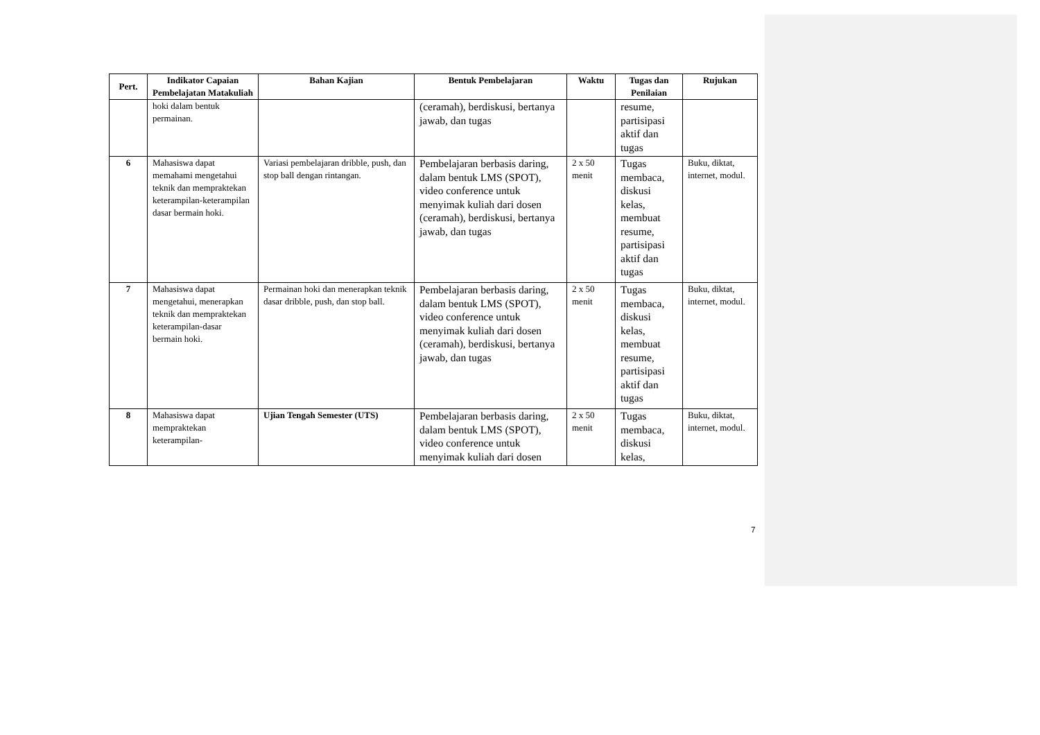| Pert. | Indikator Capaian Pembelajatan Matakuliah | Bahan Kajian | Bentuk Pembelajaran | Waktu | Tugas dan Penilaian | Rujukan |
| --- | --- | --- | --- | --- | --- | --- |
| | hoki dalam bentuk permainan. | | (ceramah), berdiskusi, bertanya jawab, dan tugas | | resume, partisipasi aktif dan tugas | |
| 6 | Mahasiswa dapat memahami mengetahui teknik dan mempraktekan keterampilan-keterampilan dasar bermain hoki. | Variasi pembelajaran dribble, push, dan stop ball dengan rintangan. | Pembelajaran berbasis daring, dalam bentuk LMS (SPOT), video conference untuk menyimak kuliah dari dosen (ceramah), berdiskusi, bertanya jawab, dan tugas | 2 x 50 menit | Tugas membaca, diskusi kelas, membuat resume, partisipasi aktif dan tugas | Buku, diktat, internet, modul. |
| 7 | Mahasiswa dapat mengetahui, menerapkan teknik dan mempraktekan keterampilan-dasar bermain hoki. | Permainan hoki dan menerapkan teknik dasar dribble, push, dan stop ball. | Pembelajaran berbasis daring, dalam bentuk LMS (SPOT), video conference untuk menyimak kuliah dari dosen (ceramah), berdiskusi, bertanya jawab, dan tugas | 2 x 50 menit | Tugas membaca, diskusi kelas, membuat resume, partisipasi aktif dan tugas | Buku, diktat, internet, modul. |
| 8 | Mahasiswa dapat mempraktekan keterampilan- | Ujian Tengah Semester (UTS) | Pembelajaran berbasis daring, dalam bentuk LMS (SPOT), video conference untuk menyimak kuliah dari dosen | 2 x 50 menit | Tugas membaca, diskusi kelas, | Buku, diktat, internet, modul. |
7